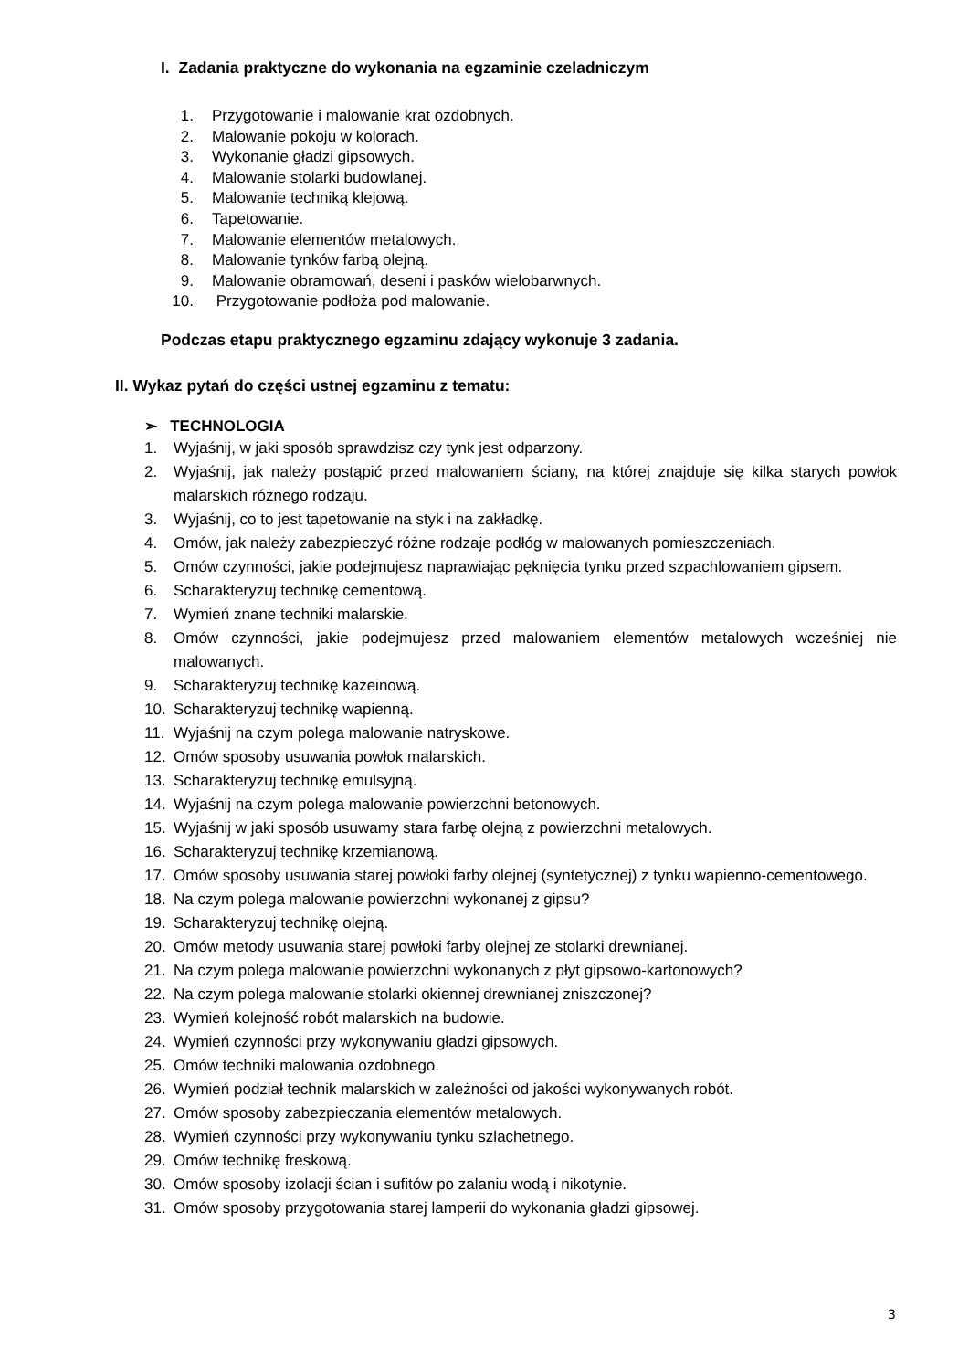I. Zadania praktyczne do wykonania na egzaminie czeladniczym
1. Przygotowanie i malowanie krat ozdobnych.
2. Malowanie pokoju w kolorach.
3. Wykonanie gładzi gipsowych.
4. Malowanie stolarki budowlanej.
5. Malowanie techniką klejową.
6. Tapetowanie.
7. Malowanie elementów metalowych.
8. Malowanie tynków farbą olejną.
9. Malowanie obramowań, deseni i pasków wielobarwnych.
10. Przygotowanie podłoża pod malowanie.
Podczas etapu praktycznego egzaminu zdający wykonuje 3 zadania.
II. Wykaz pytań do części ustnej egzaminu z tematu:
➢ TECHNOLOGIA
1. Wyjaśnij, w jaki sposób sprawdzisz czy tynk jest odparzony.
2. Wyjaśnij, jak należy postąpić przed malowaniem ściany, na której znajduje się kilka starych powłok malarskich różnego rodzaju.
3. Wyjaśnij, co to jest tapetowanie na styk i na zakładkę.
4. Omów, jak należy zabezpieczyć różne rodzaje podłóg w malowanych pomieszczeniach.
5. Omów czynności, jakie podejmujesz naprawiając pęknięcia tynku przed szpachlowaniem gipsem.
6. Scharakteryzuj technikę cementową.
7. Wymień znane techniki malarskie.
8. Omów czynności, jakie podejmujesz przed malowaniem elementów metalowych wcześniej nie malowanych.
9. Scharakteryzuj technikę kazeinową.
10. Scharakteryzuj technikę wapienną.
11. Wyjaśnij na czym polega malowanie natryskowe.
12. Omów sposoby usuwania powłok malarskich.
13. Scharakteryzuj technikę emulsyjną.
14. Wyjaśnij na czym polega malowanie powierzchni betonowych.
15. Wyjaśnij w jaki sposób usuwamy stara farbę olejną z powierzchni metalowych.
16. Scharakteryzuj technikę krzemianową.
17. Omów sposoby usuwania starej powłoki farby olejnej (syntetycznej) z tynku wapienno-cementowego.
18. Na czym polega malowanie powierzchni wykonanej z gipsu?
19. Scharakteryzuj technikę olejną.
20. Omów metody usuwania starej powłoki farby olejnej ze stolarki drewnianej.
21. Na czym polega malowanie powierzchni wykonanych z płyt gipsowo-kartonowych?
22. Na czym polega malowanie stolarki okiennej drewnianej zniszczonej?
23. Wymień kolejność robót malarskich na budowie.
24. Wymień czynności przy wykonywaniu gładzi gipsowych.
25. Omów techniki malowania ozdobnego.
26. Wymień podział technik malarskich w zależności od jakości wykonywanych robót.
27. Omów sposoby zabezpieczania elementów metalowych.
28. Wymień czynności przy wykonywaniu tynku szlachetnego.
29. Omów technikę freskową.
30. Omów sposoby izolacji ścian i sufitów po zalaniu wodą i nikotynie.
31. Omów sposoby przygotowania starej lamperii do wykonania gładzi gipsowej.
3